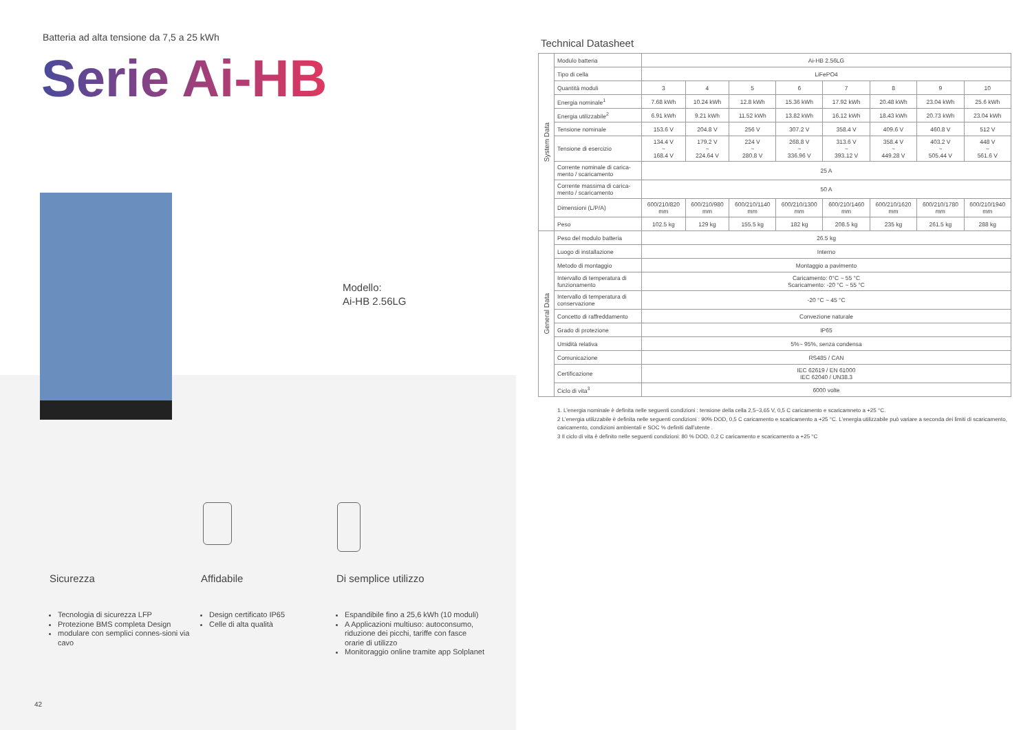Batteria ad alta tensione da 7,5 a 25 kWh
Serie Ai-HB
Modello:
Ai-HB 2.56LG
Sicurezza
Tecnologia di sicurezza LFP
Protezione BMS completa Design
modulare con semplici connes-sioni via cavo
Affidabile
Design certificato IP65
Celle di alta qualità
Di semplice utilizzo
Espandibile fino a 25,6 kWh (10 moduli)
A Applicazioni multiuso: autoconsumo, riduzione dei picchi, tariffe con fasce orarie di utilizzo
Monitoraggio online tramite app Solplanet
42
Technical Datasheet
| System Data | Modulo batteria | Ai-HB 2.56LG | | | | | | | |
| | Tipo di cella | LiFePO4 | | | | | | | |
| | Quantità moduli | 3 | 4 | 5 | 6 | 7 | 8 | 9 | 10 |
| | Energia nominale<sup>1</sup> | 7.68 kWh | 10.24 kWh | 12.8 kWh | 15.36 kWh | 17.92 kWh | 20.48 kWh | 23.04 kWh | 25.6 kWh |
| | Energia utilizzabile<sup>2</sup> | 6.91 kWh | 9.21 kWh | 11.52 kWh | 13.82 kWh | 16.12 kWh | 18.43 kWh | 20.73 kWh | 23.04 kWh |
| | Tensione nominale | 153.6 V | 204.8 V | 256 V | 307.2 V | 358.4 V | 409.6 V | 460.8 V | 512 V |
| | Tensione di esercizio | 134.4 V ~ 168.4 V | 179.2 V ~ 224.64 V | 224 V ~ 280.8 V | 268.8 V ~ 336.96 V | 313.6 V ~ 393.12 V | 358.4 V ~ 449.28 V | 403.2 V ~ 505.44 V | 448 V ~ 561.6 V |
| | Corrente nominale di carica-mento / scaricamento | 25 A | | | | | | | |
| | Corrente massima di carica-mento / scaricamento | 50 A | | | | | | | |
| | Dimensioni (L/P/A) | 600/210/820 mm | 600/210/980 mm | 600/210/1140 mm | 600/210/1300 mm | 600/210/1460 mm | 600/210/1620 mm | 600/210/1780 mm | 600/210/1940 mm |
| | Peso | 102.5 kg | 129 kg | 155.5 kg | 182 kg | 208.5 kg | 235 kg | 261.5 kg | 288 kg |
| General Data | Peso del modulo batteria | 26.5 kg | | | | | | | |
| | Luogo di installazione | Interno | | | | | | | |
| | Metodo di montaggio | Montaggio a pavimento | | | | | | | |
| | Intervallo di temperatura di funzionamento | Caricamento: 0°C ~ 55 °C Scaricamento: -20 °C ~ 55 °C | | | | | | | |
| | Intervallo di temperatura di conservazione | -20 °C ~ 45 °C | | | | | | | |
| | Concetto di raffreddamento | Convezione naturale | | | | | | | |
| | Grado di protezione | IP65 | | | | | | | |
| | Umidità relativa | 5%~ 95%, senza condensa | | | | | | | |
| | Comunicazione | RS485 / CAN | | | | | | | |
| | Certificazione | IEC 62619 / EN 61000 IEC 62040 / UN38.3 | | | | | | | |
| | Ciclo di vita<sup>3</sup> | 6000 volte | | | | | | | |
1. L'energia nominale è definita nelle seguenti condizioni : tensione della cella 2,5~3,65 V, 0,5 C caricamento e scaricamneto a +25 °C.
2 L'energia utilizzabile è definita nelle seguenti condizioni : 90% DOD, 0,5 C caricamento e scaricamento a +25 °C. L'energia utilizzabile può variare a seconda dei limiti di scaricamento, caricamento, condizioni ambientali e SOC % definiti dall'utente .
3 Il ciclo di vita è definito nelle seguenti condizioni: 80 % DOD, 0,2 C caricamento e scaricamento a +25 °C